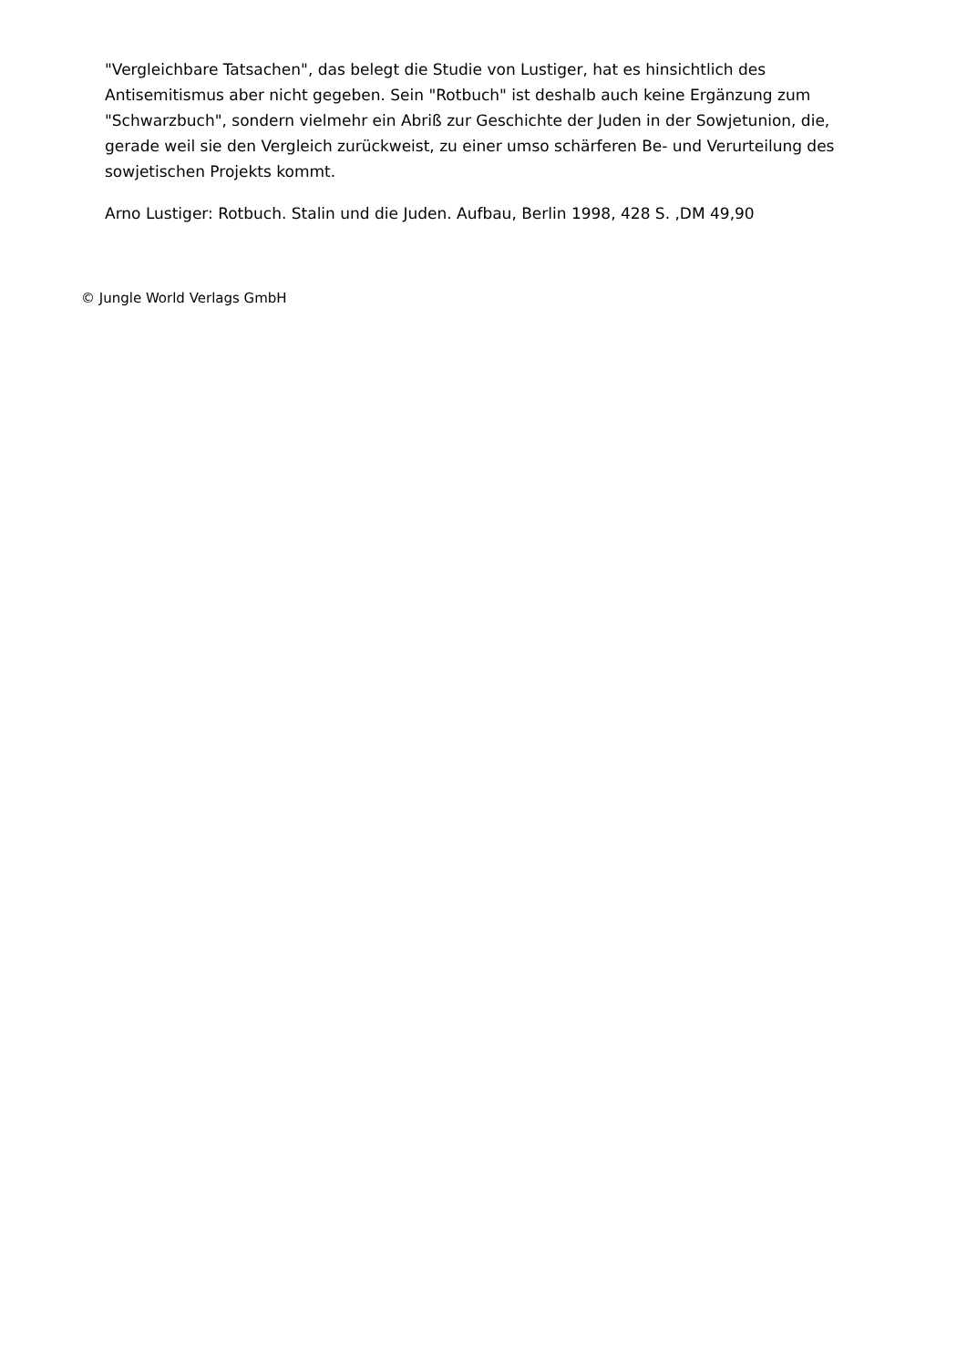"Vergleichbare Tatsachen", das belegt die Studie von Lustiger, hat es hinsichtlich des Antisemitismus aber nicht gegeben. Sein "Rotbuch" ist deshalb auch keine Ergänzung zum "Schwarzbuch", sondern vielmehr ein Abriß zur Geschichte der Juden in der Sowjetunion, die, gerade weil sie den Vergleich zurückweist, zu einer umso schärferen Be- und Verurteilung des sowjetischen Projekts kommt.
Arno Lustiger: Rotbuch. Stalin und die Juden. Aufbau, Berlin 1998, 428 S. ,DM 49,90
© Jungle World Verlags GmbH